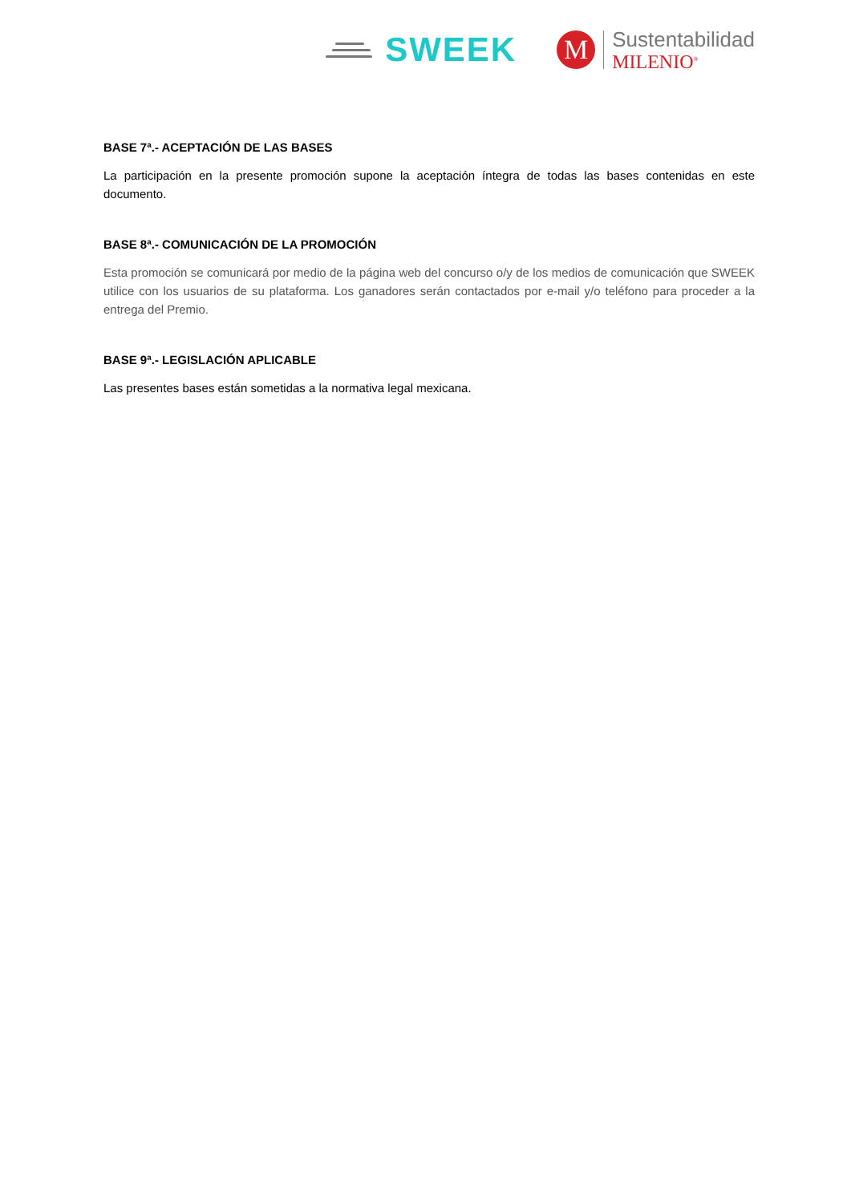SWEEK
M
Sustentabilidad
MILENIO<sup>®</sup>
BASE 7ª.- ACEPTACIÓN DE LAS BASES
La participación en la presente promoción supone la aceptación íntegra de todas las bases contenidas en este documento.
BASE 8ª.- COMUNICACIÓN DE LA PROMOCIÓN
Esta promoción se comunicará por medio de la página web del concurso o/y de los medios de comunicación que SWEEK utilice con los usuarios de su plataforma. Los ganadores serán contactados por e-mail y/o teléfono para proceder a la entrega del Premio.
BASE 9ª.- LEGISLACIÓN APLICABLE
Las presentes bases están sometidas a la normativa legal mexicana.